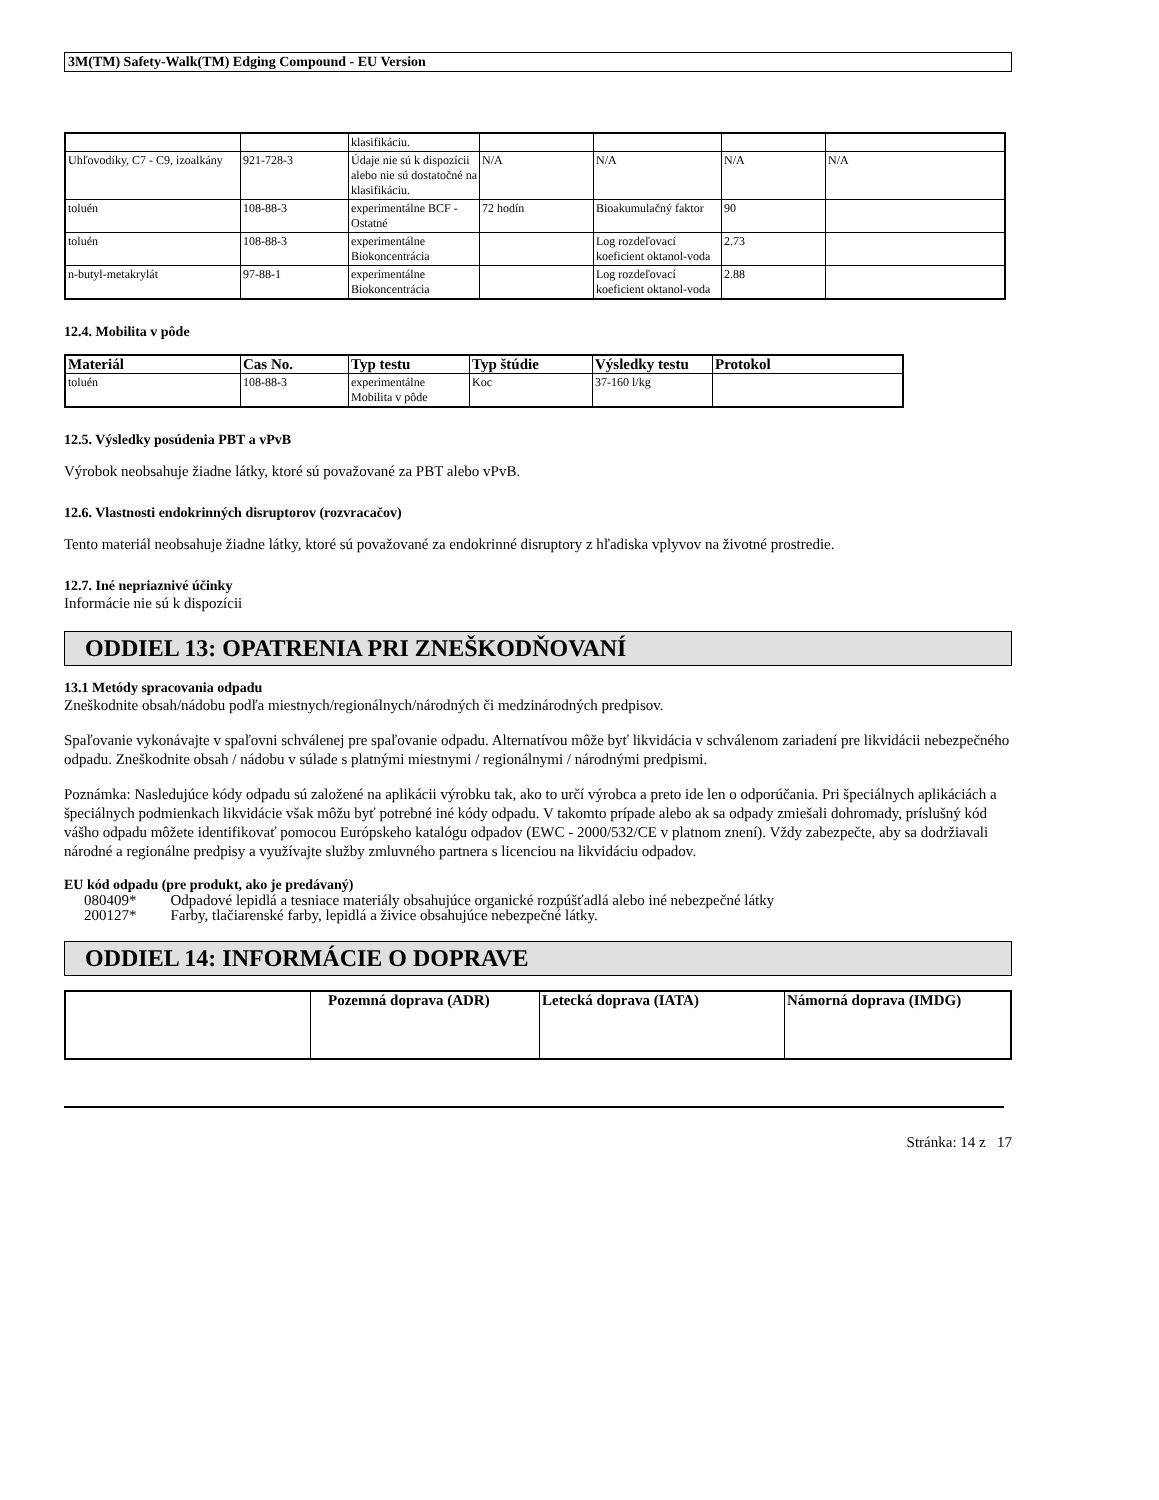3M(TM) Safety-Walk(TM) Edging Compound - EU Version
| | | klasifikáciu. | | | | |
| Uhľovodíky, C7 - C9, izoalkány | 921-728-3 | Údaje nie sú k dispozícii alebo nie sú dostatočné na klasifikáciu. | N/A | N/A | N/A | N/A |
| toluén | 108-88-3 | experimentálne BCF - Ostatné | 72 hodín | Bioakumulačný faktor | 90 | |
| toluén | 108-88-3 | experimentálne Biokoncentrácia | | Log rozdeľovací koeficient oktanol-voda | 2.73 | |
| n-butyl-metakrylát | 97-88-1 | experimentálne Biokoncentrácia | | Log rozdeľovací koeficient oktanol-voda | 2.88 | |
12.4. Mobilita v pôde
| Materiál | Cas No. | Typ testu | Typ štúdie | Výsledky testu | Protokol |
| --- | --- | --- | --- | --- | --- |
| toluén | 108-88-3 | experimentálne Mobilita v pôde | Koc | 37-160 l/kg | |
12.5. Výsledky posúdenia PBT a vPvB
Výrobok neobsahuje žiadne látky, ktoré sú považované za PBT alebo vPvB.
12.6. Vlastnosti endokrinných disruptorov (rozvracačov)
Tento materiál neobsahuje žiadne látky, ktoré sú považované za endokrinné disruptory z hľadiska vplyvov na životné prostredie.
12.7. Iné nepriaznivé účinky
Informácie nie sú k dispozícii
ODDIEL 13: OPATRENIA PRI ZNEŠKODŇOVANÍ
13.1 Metódy spracovania odpadu
Zneškodnite obsah/nádobu podľa miestnych/regionálnych/národných či medzinárodných predpisov.
Spaľovanie vykonávajte v spaľovni schválenej pre spaľovanie odpadu. Alternatívou môže byť likvidácia v schválenom zariadení pre likvidácii nebezpečného odpadu. Zneškodnite obsah / nádobu v súlade s platnými miestnymi / regionálnymi / národnými predpismi.
Poznámka: Nasledujúce kódy odpadu sú založené na aplikácii výrobku tak, ako to určí výrobca a preto ide len o odporúčania. Pri špeciálnych aplikáciách a špeciálnych podmienkach likvidácie však môžu byť potrebné iné kódy odpadu. V takomto prípade alebo ak sa odpady zmiešali dohromady, príslušný kód vášho odpadu môžete identifikovať pomocou Európskeho katalógu odpadov (EWC - 2000/532/CE v platnom znení). Vždy zabezpečte, aby sa dodržiavali národné a regionálne predpisy a využívajte služby zmluvného partnera s licenciou na likvidáciu odpadov.
EU kód odpadu (pre produkt, ako je predávaný)
| 080409* | Odpadové lepidlá a tesniace materiály obsahujúce organické rozpúšťadlá alebo iné nebezpečné látky |
| 200127* | Farby, tlačiarenské farby, lepidlá a živice obsahujúce nebezpečné látky. |
ODDIEL 14: INFORMÁCIE O DOPRAVE
| | Pozemná doprava (ADR) | Letecká doprava (IATA) | Námorná doprava (IMDG) |
| --- | --- | --- | --- |
Stránka: 14 z 17